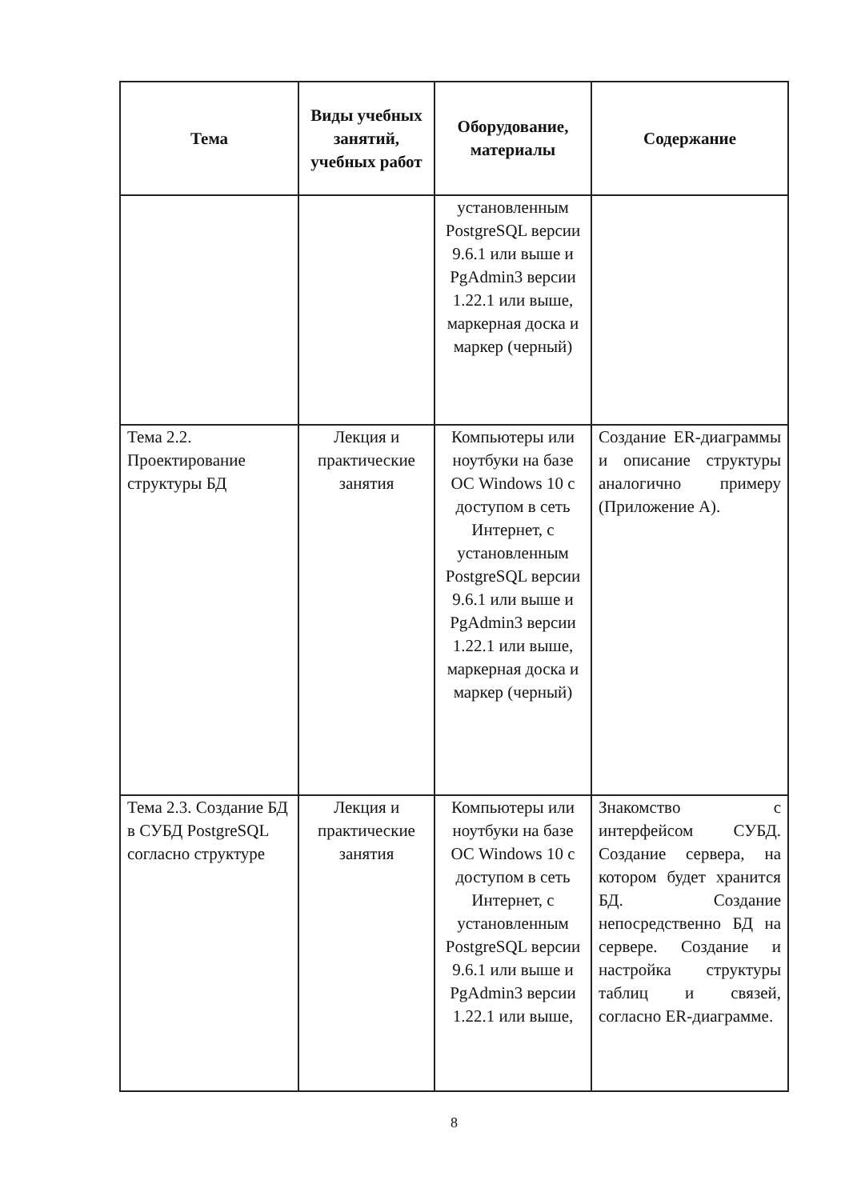| Тема | Виды учебных занятий, учебных работ | Оборудование, материалы | Содержание |
| --- | --- | --- | --- |
| | | установленным PostgreSQL версии 9.6.1 или выше и PgAdmin3 версии 1.22.1 или выше, маркерная доска и маркер (черный) | |
| Тема 2.2. Проектирование структуры БД | Лекция и практические занятия | Компьютеры или ноутбуки на базе ОС Windows 10 с доступом в сеть Интернет, с установленным PostgreSQL версии 9.6.1 или выше и PgAdmin3 версии 1.22.1 или выше, маркерная доска и маркер (черный) | Создание ER-диаграммы и описание структуры аналогично примеру (Приложение А). |
| Тема 2.3. Создание БД в СУБД PostgreSQL согласно структуре | Лекция и практические занятия | Компьютеры или ноутбуки на базе ОС Windows 10 с доступом в сеть Интернет, с установленным PostgreSQL версии 9.6.1 или выше и PgAdmin3 версии 1.22.1 или выше, | Знакомство с интерфейсом СУБД. Создание сервера, на котором будет хранится БД. Создание непосредственно БД на сервере. Создание и настройка структуры таблиц и связей, согласно ER-диаграмме. |
8